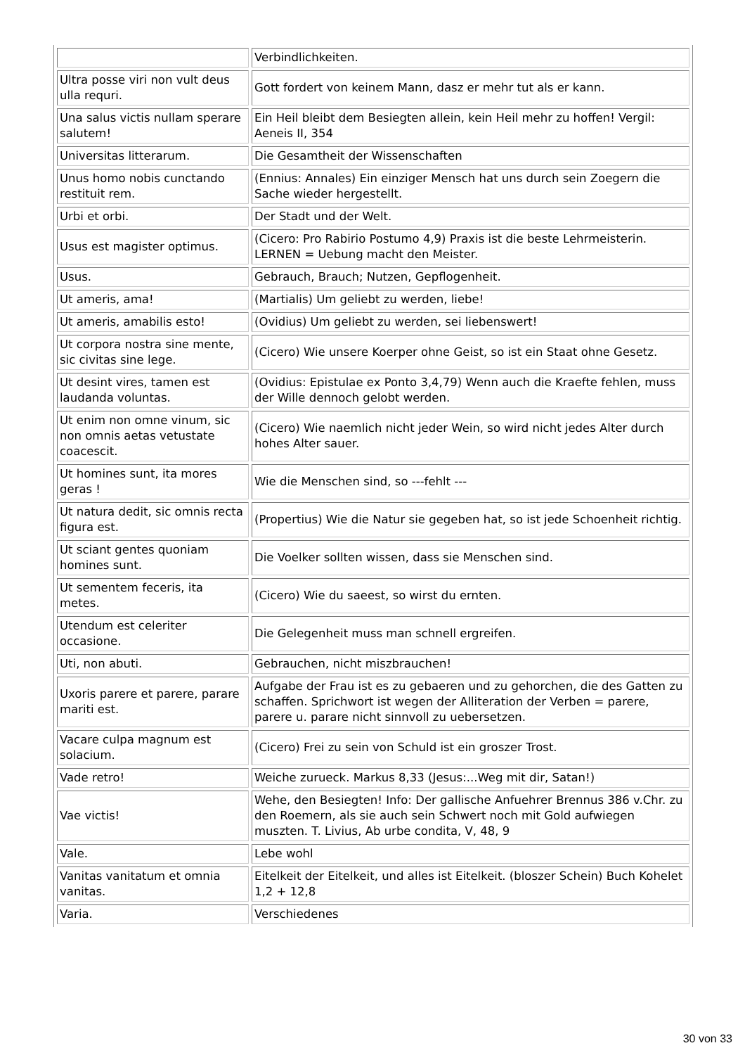| | Verbindlichkeiten. |
| Ultra posse viri non vult deus ulla requri. | Gott fordert von keinem Mann, dasz er mehr tut als er kann. |
| Una salus victis nullam sperare salutem! | Ein Heil bleibt dem Besiegten allein, kein Heil mehr zu hoffen! Vergil: Aeneis II, 354 |
| Universitas litterarum. | Die Gesamtheit der Wissenschaften |
| Unus homo nobis cunctando restituit rem. | (Ennius: Annales) Ein einziger Mensch hat uns durch sein Zoegern die Sache wieder hergestellt. |
| Urbi et orbi. | Der Stadt und der Welt. |
| Usus est magister optimus. | (Cicero: Pro Rabirio Postumo 4,9) Praxis ist die beste Lehrmeisterin. LERNEN = Uebung macht den Meister. |
| Usus. | Gebrauch, Brauch; Nutzen, Gepflogenheit. |
| Ut ameris, ama! | (Martialis) Um geliebt zu werden, liebe! |
| Ut ameris, amabilis esto! | (Ovidius) Um geliebt zu werden, sei liebenswert! |
| Ut corpora nostra sine mente, sic civitas sine lege. | (Cicero) Wie unsere Koerper ohne Geist, so ist ein Staat ohne Gesetz. |
| Ut desint vires, tamen est laudanda voluntas. | (Ovidius: Epistulae ex Ponto 3,4,79) Wenn auch die Kraefte fehlen, muss der Wille dennoch gelobt werden. |
| Ut enim non omne vinum, sic non omnis aetas vetustate coacescit. | (Cicero) Wie naemlich nicht jeder Wein, so wird nicht jedes Alter durch hohes Alter sauer. |
| Ut homines sunt, ita mores geras ! | Wie die Menschen sind, so ---fehlt --- |
| Ut natura dedit, sic omnis recta figura est. | (Propertius) Wie die Natur sie gegeben hat, so ist jede Schoenheit richtig. |
| Ut sciant gentes quoniam homines sunt. | Die Voelker sollten wissen, dass sie Menschen sind. |
| Ut sementem feceris, ita metes. | (Cicero) Wie du saeest, so wirst du ernten. |
| Utendum est celeriter occasione. | Die Gelegenheit muss man schnell ergreifen. |
| Uti, non abuti. | Gebrauchen, nicht miszbrauchen! |
| Uxoris parere et parere, parare mariti est. | Aufgabe der Frau ist es zu gebaeren und zu gehorchen, die des Gatten zu schaffen. Sprichwort ist wegen der Alliteration der Verben = parere, parere u. parare nicht sinnvoll zu uebersetzen. |
| Vacare culpa magnum est solacium. | (Cicero) Frei zu sein von Schuld ist ein groszer Trost. |
| Vade retro! | Weiche zurueck. Markus 8,33 (Jesus:...Weg mit dir, Satan!) |
| Vae victis! | Wehe, den Besiegten! Info: Der gallische Anfuehrer Brennus 386 v.Chr. zu den Roemern, als sie auch sein Schwert noch mit Gold aufwiegen muszten. T. Livius, Ab urbe condita, V, 48, 9 |
| Vale. | Lebe wohl |
| Vanitas vanitatum et omnia vanitas. | Eitelkeit der Eitelkeit, und alles ist Eitelkeit. (bloszer Schein) Buch Kohelet 1,2 + 12,8 |
| Varia. | Verschiedenes |
30 von 33